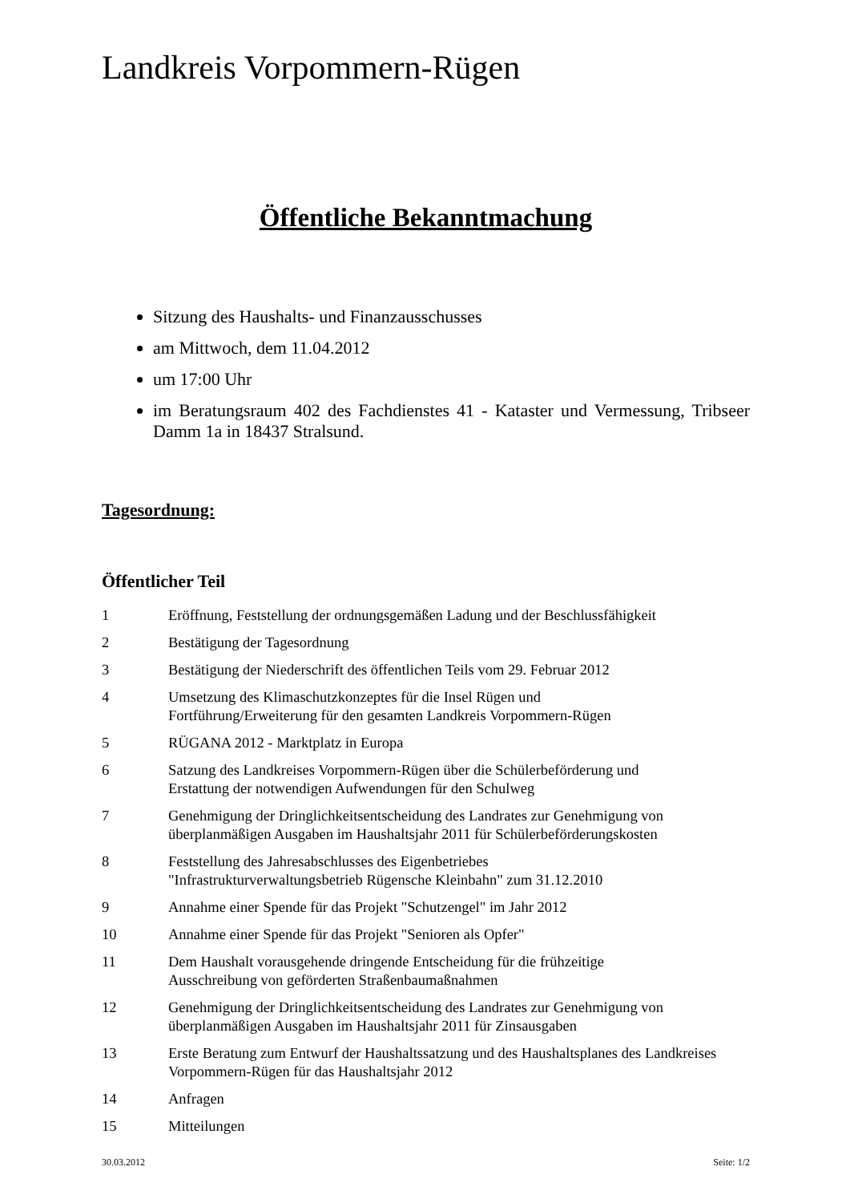Landkreis Vorpommern-Rügen
Öffentliche Bekanntmachung
Sitzung des Haushalts- und Finanzausschusses
am Mittwoch, dem 11.04.2012
um 17:00 Uhr
im Beratungsraum 402 des Fachdienstes 41 - Kataster und Vermessung, Tribseer Damm 1a in 18437 Stralsund.
Tagesordnung:
Öffentlicher Teil
| 1 | Eröffnung, Feststellung der ordnungsgemäßen Ladung und der Beschlussfähigkeit |
| 2 | Bestätigung der Tagesordnung |
| 3 | Bestätigung der Niederschrift des öffentlichen Teils vom 29. Februar 2012 |
| 4 | Umsetzung des Klimaschutzkonzeptes für die Insel Rügen und Fortführung/Erweiterung für den gesamten Landkreis Vorpommern-Rügen |
| 5 | RÜGANA 2012 - Marktplatz in Europa |
| 6 | Satzung des Landkreises Vorpommern-Rügen über die Schülerbeförderung und Erstattung der notwendigen Aufwendungen für den Schulweg |
| 7 | Genehmigung der Dringlichkeitsentscheidung des Landrates zur Genehmigung von überplanmäßigen Ausgaben im Haushaltsjahr 2011 für Schülerbeförderungskosten |
| 8 | Feststellung des Jahresabschlusses des Eigenbetriebes "Infrastrukturverwaltungsbetrieb Rügensche Kleinbahn" zum 31.12.2010 |
| 9 | Annahme einer Spende für das Projekt "Schutzengel" im Jahr 2012 |
| 10 | Annahme einer Spende für das Projekt "Senioren als Opfer" |
| 11 | Dem Haushalt vorausgehende dringende Entscheidung für die frühzeitige Ausschreibung von geförderten Straßenbaumaßnahmen |
| 12 | Genehmigung der Dringlichkeitsentscheidung des Landrates zur Genehmigung von überplanmäßigen Ausgaben im Haushaltsjahr 2011 für Zinsausgaben |
| 13 | Erste Beratung zum Entwurf der Haushaltssatzung und des Haushaltsplanes des Landkreises Vorpommern-Rügen für das Haushaltsjahr 2012 |
| 14 | Anfragen |
| 15 | Mitteilungen |
30.03.2012 Seite: 1/2